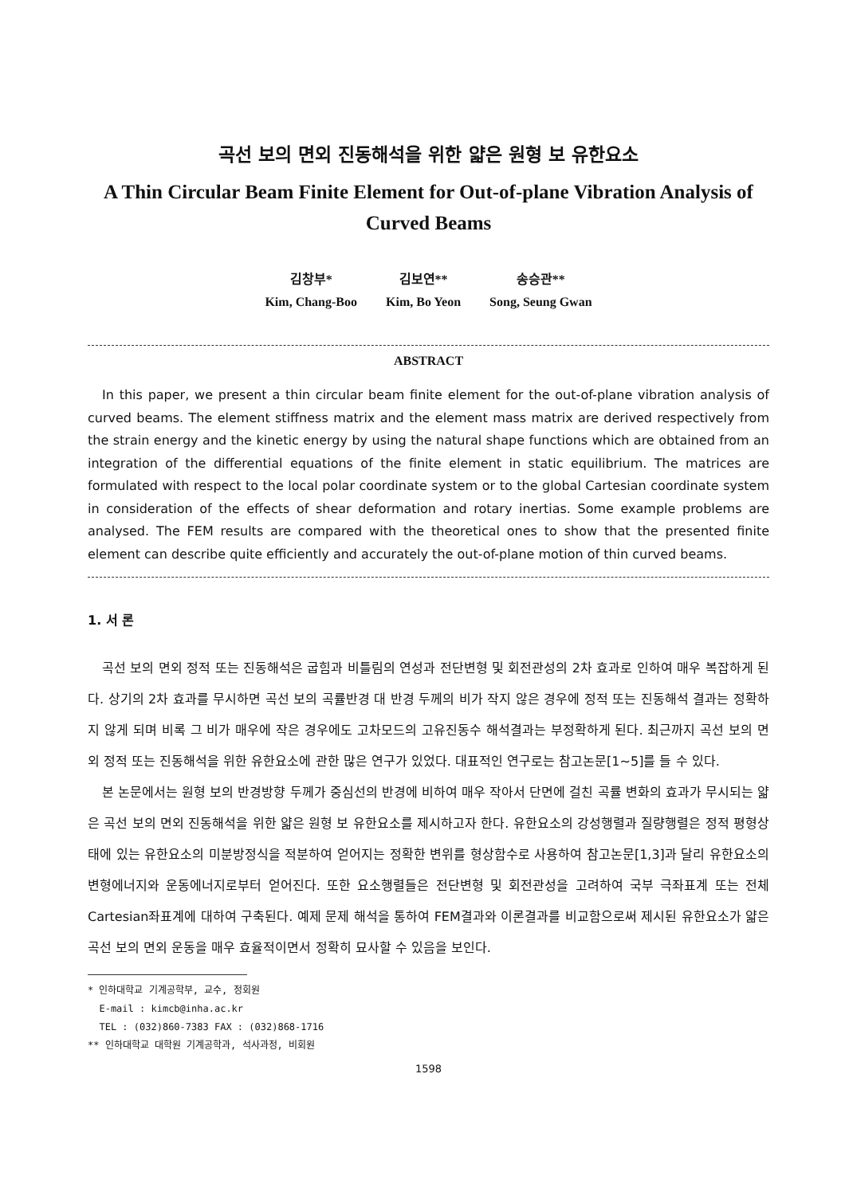곡선 보의 면외 진동해석을 위한 얇은 원형 보 유한요소
A Thin Circular Beam Finite Element for Out-of-plane Vibration Analysis of Curved Beams
김창부*
Kim, Chang-Boo
김보연**
Kim, Bo Yeon
송승관**
Song, Seung Gwan
ABSTRACT
In this paper, we present a thin circular beam finite element for the out-of-plane vibration analysis of curved beams. The element stiffness matrix and the element mass matrix are derived respectively from the strain energy and the kinetic energy by using the natural shape functions which are obtained from an integration of the differential equations of the finite element in static equilibrium. The matrices are formulated with respect to the local polar coordinate system or to the global Cartesian coordinate system in consideration of the effects of shear deformation and rotary inertias. Some example problems are analysed. The FEM results are compared with the theoretical ones to show that the presented finite element can describe quite efficiently and accurately the out-of-plane motion of thin curved beams.
1. 서 론
곡선 보의 면외 정적 또는 진동해석은 굽힘과 비틀림의 연성과 전단변형 및 회전관성의 2차 효과로 인하여 매우 복잡하게 된다. 상기의 2차 효과를 무시하면 곡선 보의 곡률반경 대 반경 두께의 비가 작지 않은 경우에 정적 또는 진동해석 결과는 정확하지 않게 되며 비록 그 비가 매우에 작은 경우에도 고차모드의 고유진동수 해석결과는 부정확하게 된다. 최근까지 곡선 보의 면외 정적 또는 진동해석을 위한 유한요소에 관한 많은 연구가 있었다. 대표적인 연구로는 참고논문[1~5]를 들 수 있다.
본 논문에서는 원형 보의 반경방향 두께가 중심선의 반경에 비하여 매우 작아서 단면에 걸친 곡률 변화의 효과가 무시되는 얇은 곡선 보의 면외 진동해석을 위한 얇은 원형 보 유한요소를 제시하고자 한다. 유한요소의 강성행렬과 질량행렬은 정적 평형상태에 있는 유한요소의 미분방정식을 적분하여 얻어지는 정확한 변위를 형상함수로 사용하여 참고논문[1,3]과 달리 유한요소의 변형에너지와 운동에너지로부터 얻어진다. 또한 요소행렬들은 전단변형 및 회전관성을 고려하여 국부 극좌표계 또는 전체 Cartesian좌표계에 대하여 구축된다. 예제 문제 해석을 통하여 FEM결과와 이론결과를 비교함으로써 제시된 유한요소가 얇은 곡선 보의 면외 운동을 매우 효율적이면서 정확히 묘사할 수 있음을 보인다.
* 인하대학교 기계공학부, 교수, 정회원
E-mail : kimcb@inha.ac.kr
TEL : (032)860-7383 FAX : (032)868-1716
** 인하대학교 대학원 기계공학과, 석사과정, 비회원
1598